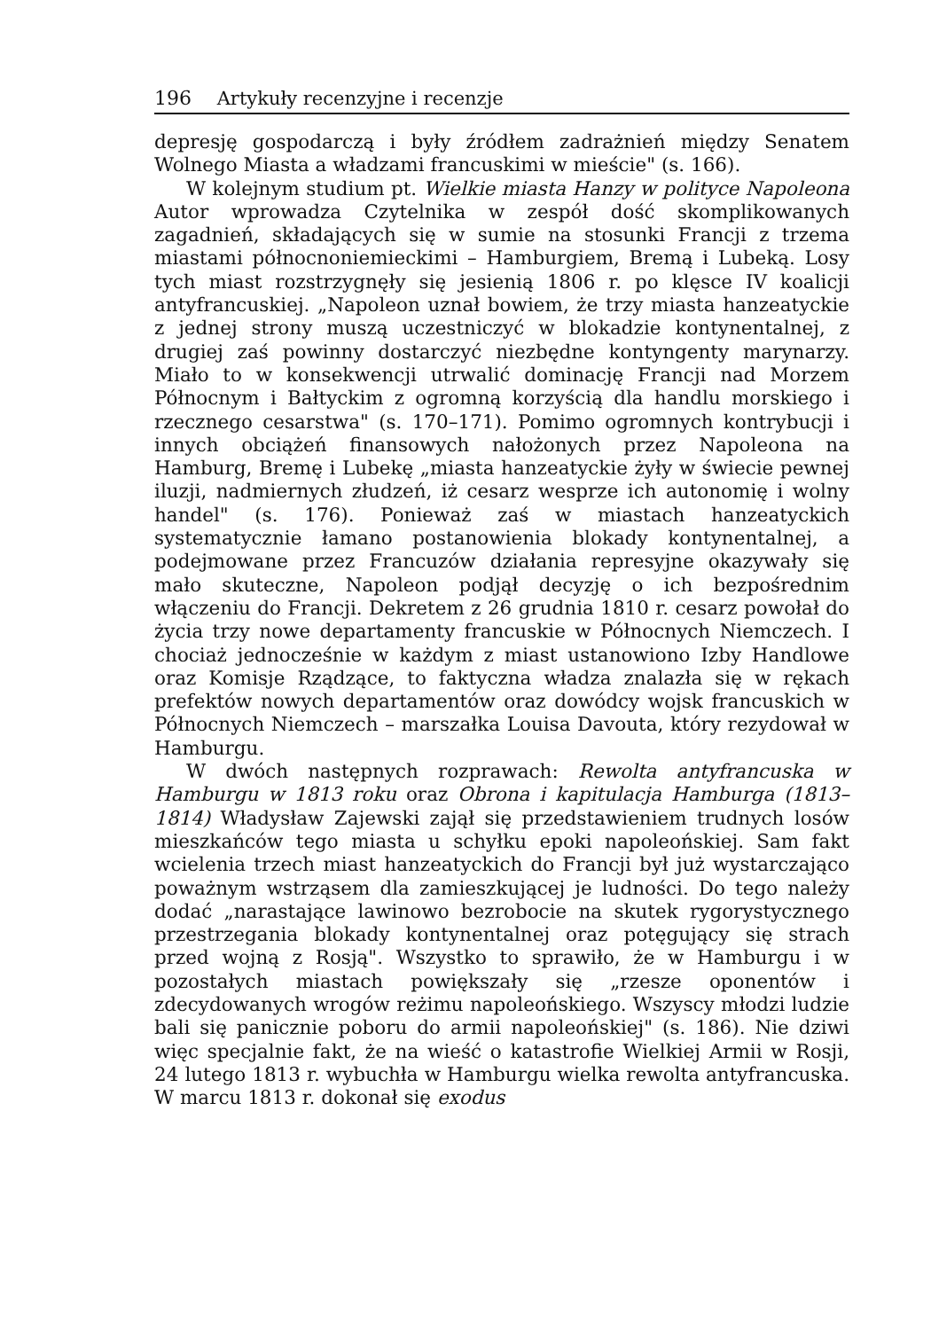196 Artykuły recenzyjne i recenzje
depresję gospodarczą i były źródłem zadrażnień między Senatem Wolnego Miasta a władzami francuskimi w mieście" (s. 166).
W kolejnym studium pt. Wielkie miasta Hanzy w polityce Napoleona Autor wprowadza Czytelnika w zespół dość skomplikowanych zagadnień, składających się w sumie na stosunki Francji z trzema miastami północnoniemieckimi – Hamburgiem, Bremą i Lubeką. Losy tych miast rozstrzygnęły się jesienią 1806 r. po klęsce IV koalicji antyfrancuskiej. „Napoleon uznał bowiem, że trzy miasta hanzeatyckie z jednej strony muszą uczestniczyć w blokadzie kontynentalnej, z drugiej zaś powinny dostarczyć niezbędne kontyngenty marynarzy. Miało to w konsekwencji utrwalić dominację Francji nad Morzem Północnym i Bałtyckim z ogromną korzyścią dla handlu morskiego i rzecznego cesarstwa" (s. 170–171). Pomimo ogromnych kontrybucji i innych obciążeń finansowych nałożonych przez Napoleona na Hamburg, Bremę i Lubekę „miasta hanzeatyckie żyły w świecie pewnej iluzji, nadmiernych złudzeń, iż cesarz wesprze ich autonomię i wolny handel" (s. 176). Ponieważ zaś w miastach hanzeatyckich systematycznie łamano postanowienia blokady kontynentalnej, a podejmowane przez Francuzów działania represyjne okazywały się mało skuteczne, Napoleon podjął decyzję o ich bezpośrednim włączeniu do Francji. Dekretem z 26 grudnia 1810 r. cesarz powołał do życia trzy nowe departamenty francuskie w Północnych Niemczech. I chociaż jednocześnie w każdym z miast ustanowiono Izby Handlowe oraz Komisje Rządzące, to faktyczna władza znalazła się w rękach prefektów nowych departamentów oraz dowódcy wojsk francuskich w Północnych Niemczech – marszałka Louisa Davouta, który rezydował w Hamburgu.
W dwóch następnych rozprawach: Rewolta antyfrancuska w Hamburgu w 1813 roku oraz Obrona i kapitulacja Hamburga (1813–1814) Władysław Zajewski zajął się przedstawieniem trudnych losów mieszkańców tego miasta u schyłku epoki napoleońskiej. Sam fakt wcielenia trzech miast hanzeatyckich do Francji był już wystarczająco poważnym wstrząsem dla zamieszkującej je ludności. Do tego należy dodać „narastające lawinowo bezrobocie na skutek rygorystycznego przestrzegania blokady kontynentalnej oraz potęgujący się strach przed wojną z Rosją". Wszystko to sprawiło, że w Hamburgu i w pozostałych miastach powiększały się „rzesze oponentów i zdecydowanych wrogów reżimu napoleońskiego. Wszyscy młodzi ludzie bali się panicznie poboru do armii napoleońskiej" (s. 186). Nie dziwi więc specjalnie fakt, że na wieść o katastrofie Wielkiej Armii w Rosji, 24 lutego 1813 r. wybuchła w Hamburgu wielka rewolta antyfrancuska. W marcu 1813 r. dokonał się exodus